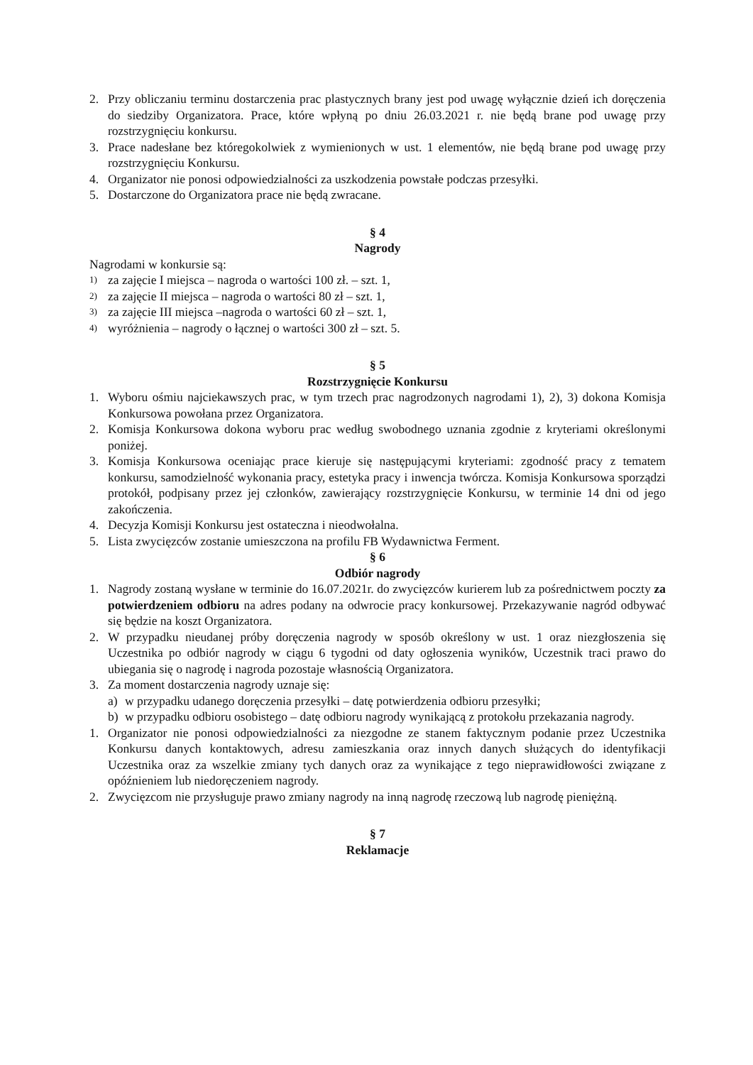2. Przy obliczaniu terminu dostarczenia prac plastycznych brany jest pod uwagę wyłącznie dzień ich doręczenia do siedziby Organizatora. Prace, które wpłyną po dniu 26.03.2021 r. nie będą brane pod uwagę przy rozstrzygnięciu konkursu.
3. Prace nadesłane bez któregokolwiek z wymienionych w ust. 1 elementów, nie będą brane pod uwagę przy rozstrzygnięciu Konkursu.
4. Organizator nie ponosi odpowiedzialności za uszkodzenia powstałe podczas przesyłki.
5. Dostarczone do Organizatora prace nie będą zwracane.
§ 4
Nagrody
Nagrodami w konkursie są:
1) za zajęcie I miejsca – nagroda o wartości 100 zł. – szt. 1,
2) za zajęcie II miejsca – nagroda o wartości 80 zł – szt. 1,
3) za zajęcie III miejsca –nagroda o wartości 60 zł – szt. 1,
4) wyróżnienia – nagrody o łącznej o wartości 300 zł – szt. 5.
§ 5
Rozstrzygnięcie Konkursu
1. Wyboru ośmiu najciekawszych prac, w tym trzech prac nagrodzonych nagrodami 1), 2), 3) dokona Komisja Konkursowa powołana przez Organizatora.
2. Komisja Konkursowa dokona wyboru prac według swobodnego uznania zgodnie z kryteriami określonymi poniżej.
3. Komisja Konkursowa oceniając prace kieruje się następującymi kryteriami: zgodność pracy z tematem konkursu, samodzielność wykonania pracy, estetyka pracy i inwencja twórcza. Komisja Konkursowa sporządzi protokół, podpisany przez jej członków, zawierający rozstrzygnięcie Konkursu, w terminie 14 dni od jego zakończenia.
4. Decyzja Komisji Konkursu jest ostateczna i nieodwołalna.
5. Lista zwycięzców zostanie umieszczona na profilu FB Wydawnictwa Ferment.
§ 6
Odbiór nagrody
1. Nagrody zostaną wysłane w terminie do 16.07.2021r. do zwycięzców kurierem lub za pośrednictwem poczty za potwierdzeniem odbioru na adres podany na odwrocie pracy konkursowej. Przekazywanie nagród odbywać się będzie na koszt Organizatora.
2. W przypadku nieudanej próby doręczenia nagrody w sposób określony w ust. 1 oraz niezgłoszenia się Uczestnika po odbiór nagrody w ciągu 6 tygodni od daty ogłoszenia wyników, Uczestnik traci prawo do ubiegania się o nagrodę i nagroda pozostaje własnością Organizatora.
3. Za moment dostarczenia nagrody uznaje się:
a) w przypadku udanego doręczenia przesyłki – datę potwierdzenia odbioru przesyłki;
b) w przypadku odbioru osobistego – datę odbioru nagrody wynikającą z protokołu przekazania nagrody.
1. Organizator nie ponosi odpowiedzialności za niezgodne ze stanem faktycznym podanie przez Uczestnika Konkursu danych kontaktowych, adresu zamieszkania oraz innych danych służących do identyfikacji Uczestnika oraz za wszelkie zmiany tych danych oraz za wynikające z tego nieprawidłowości związane z opóźnieniem lub niedoręczeniem nagrody.
2. Zwycięzcom nie przysługuje prawo zmiany nagrody na inną nagrodę rzeczową lub nagrodę pieniężną.
§ 7
Reklamacje